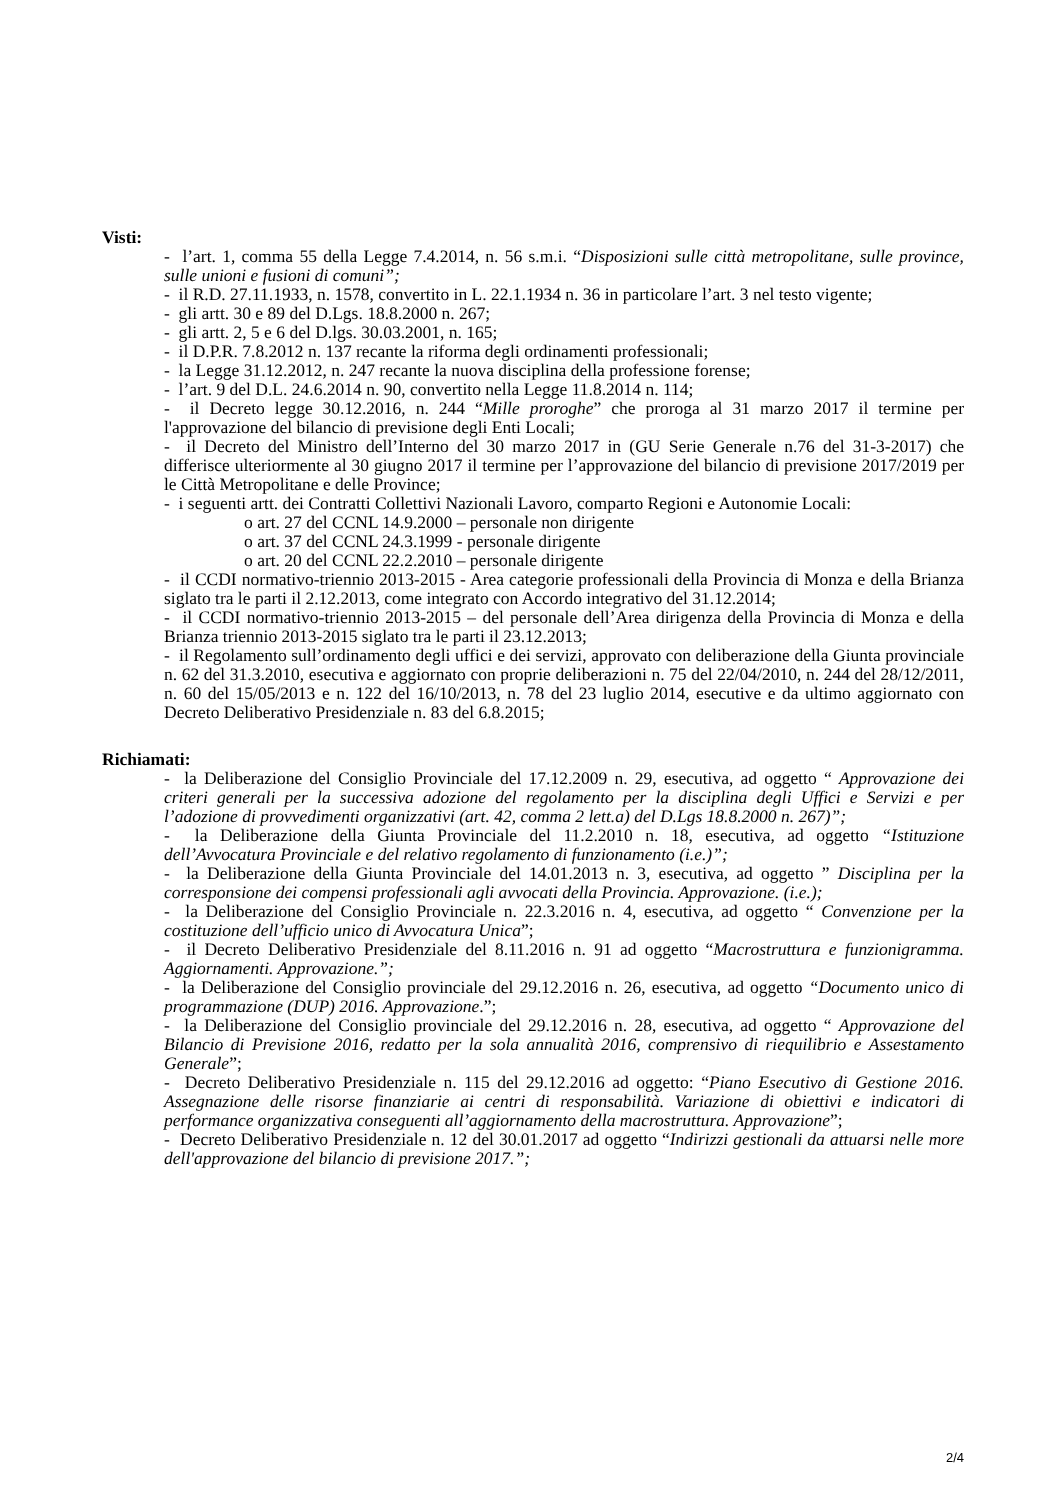Visti:
- l’art. 1, comma 55 della Legge 7.4.2014, n. 56 s.m.i. “Disposizioni sulle città metropolitane, sulle province, sulle unioni e fusioni di comuni”;
- il R.D. 27.11.1933, n. 1578, convertito in L. 22.1.1934 n. 36 in particolare l’art. 3 nel testo vigente;
- gli artt. 30 e 89 del D.Lgs. 18.8.2000 n. 267;
- gli artt. 2, 5 e 6 del D.lgs. 30.03.2001, n. 165;
- il D.P.R. 7.8.2012 n. 137 recante la riforma degli ordinamenti professionali;
- la Legge 31.12.2012, n. 247 recante la nuova disciplina della professione forense;
- l’art. 9 del D.L. 24.6.2014 n. 90, convertito nella Legge 11.8.2014 n. 114;
- il Decreto legge 30.12.2016, n. 244 “Mille proroghe” che proroga al 31 marzo 2017 il termine per l'approvazione del bilancio di previsione degli Enti Locali;
- il Decreto del Ministro dell’Interno del 30 marzo 2017 in (GU Serie Generale n.76 del 31-3-2017) che differisce ulteriormente al 30 giugno 2017 il termine per l’approvazione del bilancio di previsione 2017/2019 per le Città Metropolitane e delle Province;
- i seguenti artt. dei Contratti Collettivi Nazionali Lavoro, comparto Regioni e Autonomie Locali:
o art. 27 del CCNL 14.9.2000 – personale non dirigente
o art. 37 del CCNL 24.3.1999 - personale dirigente
o art. 20 del CCNL 22.2.2010 – personale dirigente
- il CCDI normativo-triennio 2013-2015 - Area categorie professionali della Provincia di Monza e della Brianza siglato tra le parti il 2.12.2013, come integrato con Accordo integrativo del 31.12.2014;
- il CCDI normativo-triennio 2013-2015 – del personale dell’Area dirigenza della Provincia di Monza e della Brianza triennio 2013-2015 siglato tra le parti il 23.12.2013;
- il Regolamento sull’ordinamento degli uffici e dei servizi, approvato con deliberazione della Giunta provinciale n. 62 del 31.3.2010, esecutiva e aggiornato con proprie deliberazioni n. 75 del 22/04/2010, n. 244 del 28/12/2011, n. 60 del 15/05/2013 e n. 122 del 16/10/2013, n. 78 del 23 luglio 2014, esecutive e da ultimo aggiornato con Decreto Deliberativo Presidenziale n. 83 del 6.8.2015;
Richiamati:
- la Deliberazione del Consiglio Provinciale del 17.12.2009 n. 29, esecutiva, ad oggetto “ Approvazione dei criteri generali per la successiva adozione del regolamento per la disciplina degli Uffici e Servizi e per l’adozione di provvedimenti organizzativi (art. 42, comma 2 lett.a) del D.Lgs 18.8.2000 n. 267)”;
- la Deliberazione della Giunta Provinciale del 11.2.2010 n. 18, esecutiva, ad oggetto “Istituzione dell’Avvocatura Provinciale e del relativo regolamento di funzionamento (i.e.)”;
- la Deliberazione della Giunta Provinciale del 14.01.2013 n. 3, esecutiva, ad oggetto ” Disciplina per la corresponsione dei compensi professionali agli avvocati della Provincia. Approvazione. (i.e.);
- la Deliberazione del Consiglio Provinciale n. 22.3.2016 n. 4, esecutiva, ad oggetto “ Convenzione per la costituzione dell’ufficio unico di Avvocatura Unica”;
- il Decreto Deliberativo Presidenziale del 8.11.2016 n. 91 ad oggetto “Macrostruttura e funzionigramma. Aggiornamenti. Approvazione.”;
- la Deliberazione del Consiglio provinciale del 29.12.2016 n. 26, esecutiva, ad oggetto “Documento unico di programmazione (DUP) 2016. Approvazione.”;
- la Deliberazione del Consiglio provinciale del 29.12.2016 n. 28, esecutiva, ad oggetto “ Approvazione del Bilancio di Previsione 2016, redatto per la sola annualità 2016, comprensivo di riequilibrio e Assestamento Generale”;
- Decreto Deliberativo Presidenziale n. 115 del 29.12.2016 ad oggetto: “Piano Esecutivo di Gestione 2016. Assegnazione delle risorse finanziarie ai centri di responsabilità. Variazione di obiettivi e indicatori di performance organizzativa conseguenti all’aggiornamento della macrostruttura. Approvazione”;
- Decreto Deliberativo Presidenziale n. 12 del 30.01.2017 ad oggetto “Indirizzi gestionali da attuarsi nelle more dell'approvazione del bilancio di previsione 2017.”;
2/4